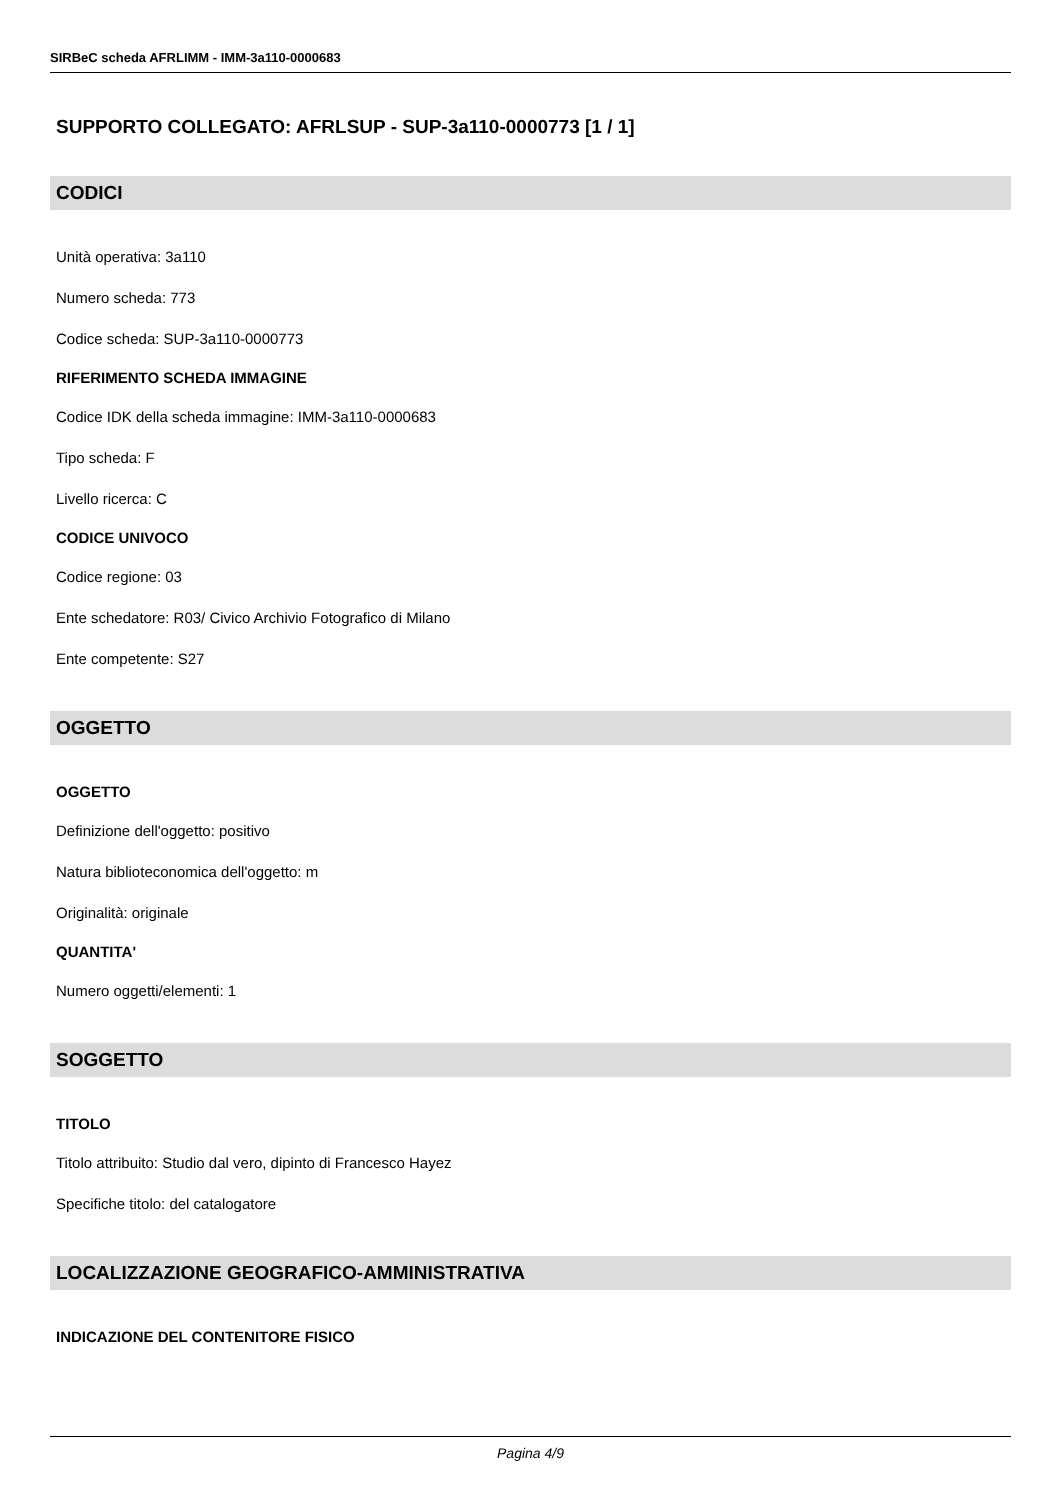SIRBeC scheda AFRLIMM - IMM-3a110-0000683
SUPPORTO COLLEGATO: AFRLSUP - SUP-3a110-0000773 [1 / 1]
CODICI
Unità operativa: 3a110
Numero scheda: 773
Codice scheda: SUP-3a110-0000773
RIFERIMENTO SCHEDA IMMAGINE
Codice IDK della scheda immagine: IMM-3a110-0000683
Tipo scheda: F
Livello ricerca: C
CODICE UNIVOCO
Codice regione: 03
Ente schedatore: R03/ Civico Archivio Fotografico di Milano
Ente competente: S27
OGGETTO
OGGETTO
Definizione dell'oggetto: positivo
Natura biblioteconomica dell'oggetto: m
Originalità: originale
QUANTITA'
Numero oggetti/elementi: 1
SOGGETTO
TITOLO
Titolo attribuito: Studio dal vero, dipinto di Francesco Hayez
Specifiche titolo: del catalogatore
LOCALIZZAZIONE GEOGRAFICO-AMMINISTRATIVA
INDICAZIONE DEL CONTENITORE FISICO
Pagina 4/9